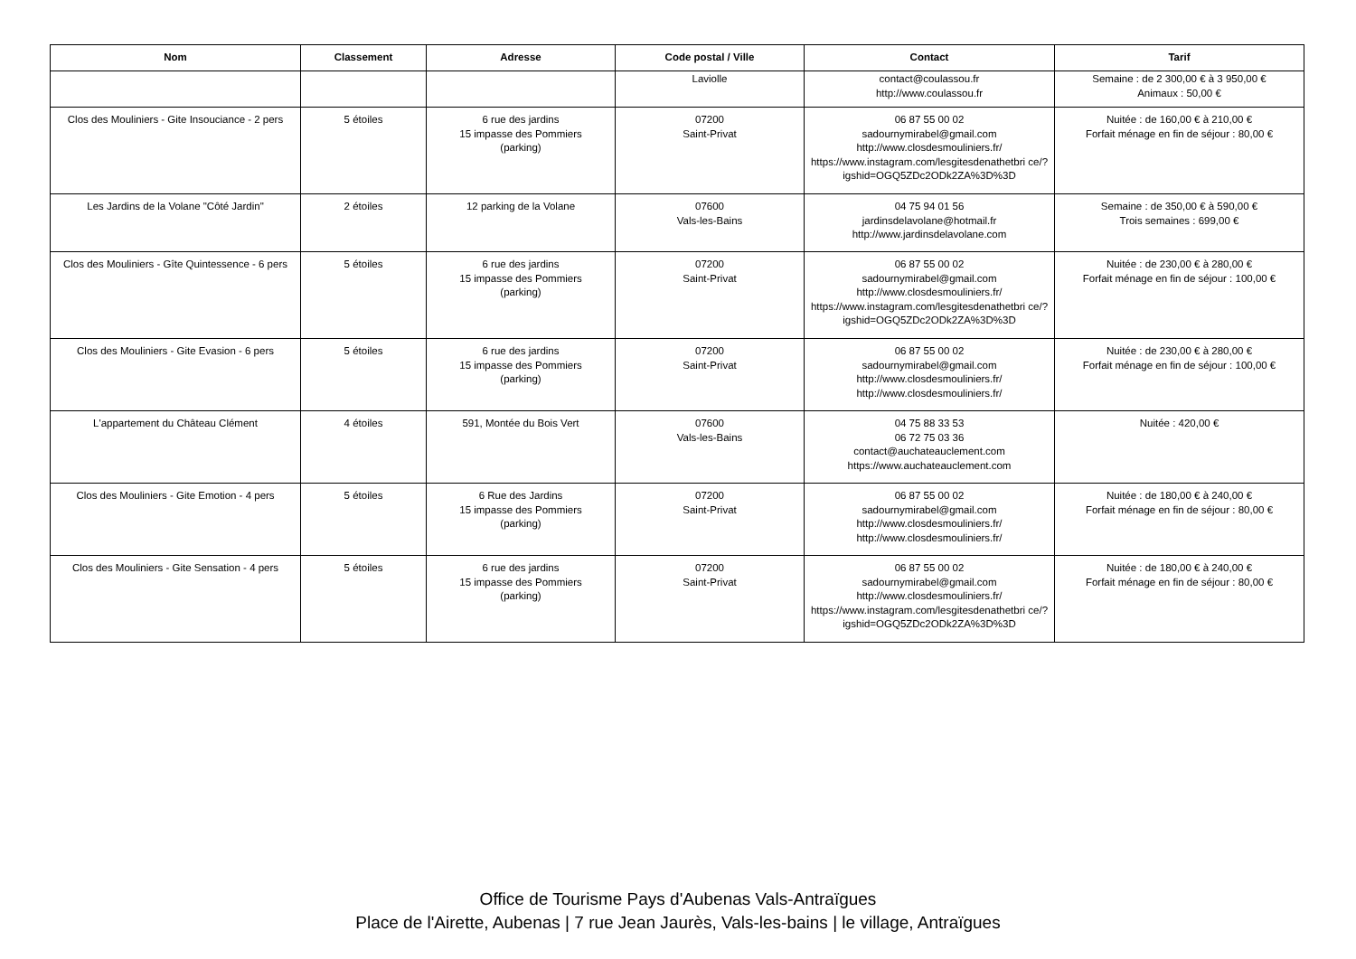| Nom | Classement | Adresse | Code postal / Ville | Contact | Tarif |
| --- | --- | --- | --- | --- | --- |
| | | | Laviolle | contact@coulassou.fr http://www.coulassou.fr | Semaine : de 2 300,00 € à 3 950,00 € Animaux : 50,00 € |
| Clos des Mouliniers - Gite Insouciance - 2 pers | 5 étoiles | 6 rue des jardins 15 impasse des Pommiers (parking) | 07200 Saint-Privat | 06 87 55 00 02 sadournymirabel@gmail.com http://www.closdesmouliniers.fr/ https://www.instagram.com/lesgitesdenathetbri ce/?igshid=OGQ5ZDc2ODk2ZA%3D%3D | Nuitée : de 160,00 € à 210,00 € Forfait ménage en fin de séjour : 80,00 € |
| Les Jardins de la Volane "Côté Jardin" | 2 étoiles | 12 parking de la Volane | 07600 Vals-les-Bains | 04 75 94 01 56 jardinsdelavolane@hotmail.fr http://www.jardinsdelavolane.com | Semaine : de 350,00 € à 590,00 € Trois semaines : 699,00 € |
| Clos des Mouliniers - Gîte Quintessence - 6 pers | 5 étoiles | 6 rue des jardins 15 impasse des Pommiers (parking) | 07200 Saint-Privat | 06 87 55 00 02 sadournymirabel@gmail.com http://www.closdesmouliniers.fr/ https://www.instagram.com/lesgitesdenathetbri ce/?igshid=OGQ5ZDc2ODk2ZA%3D%3D | Nuitée : de 230,00 € à 280,00 € Forfait ménage en fin de séjour : 100,00 € |
| Clos des Mouliniers - Gite Evasion - 6 pers | 5 étoiles | 6 rue des jardins 15 impasse des Pommiers (parking) | 07200 Saint-Privat | 06 87 55 00 02 sadournymirabel@gmail.com http://www.closdesmouliniers.fr/ http://www.closdesmouliniers.fr/ | Nuitée : de 230,00 € à 280,00 € Forfait ménage en fin de séjour : 100,00 € |
| L'appartement du Château Clément | 4 étoiles | 591, Montée du Bois Vert | 07600 Vals-les-Bains | 04 75 88 33 53 06 72 75 03 36 contact@auchateauclement.com https://www.auchateauclement.com | Nuitée : 420,00 € |
| Clos des Mouliniers - Gite Emotion - 4 pers | 5 étoiles | 6 Rue des Jardins 15 impasse des Pommiers (parking) | 07200 Saint-Privat | 06 87 55 00 02 sadournymirabel@gmail.com http://www.closdesmouliniers.fr/ http://www.closdesmouliniers.fr/ | Nuitée : de 180,00 € à 240,00 € Forfait ménage en fin de séjour : 80,00 € |
| Clos des Mouliniers - Gite Sensation - 4 pers | 5 étoiles | 6 rue des jardins 15 impasse des Pommiers (parking) | 07200 Saint-Privat | 06 87 55 00 02 sadournymirabel@gmail.com http://www.closdesmouliniers.fr/ https://www.instagram.com/lesgitesdenathetbri ce/?igshid=OGQ5ZDc2ODk2ZA%3D%3D | Nuitée : de 180,00 € à 240,00 € Forfait ménage en fin de séjour : 80,00 € |
Office de Tourisme Pays d'Aubenas Vals-Antraïgues
Place de l'Airette, Aubenas | 7 rue Jean Jaurès, Vals-les-bains | le village, Antraïgues